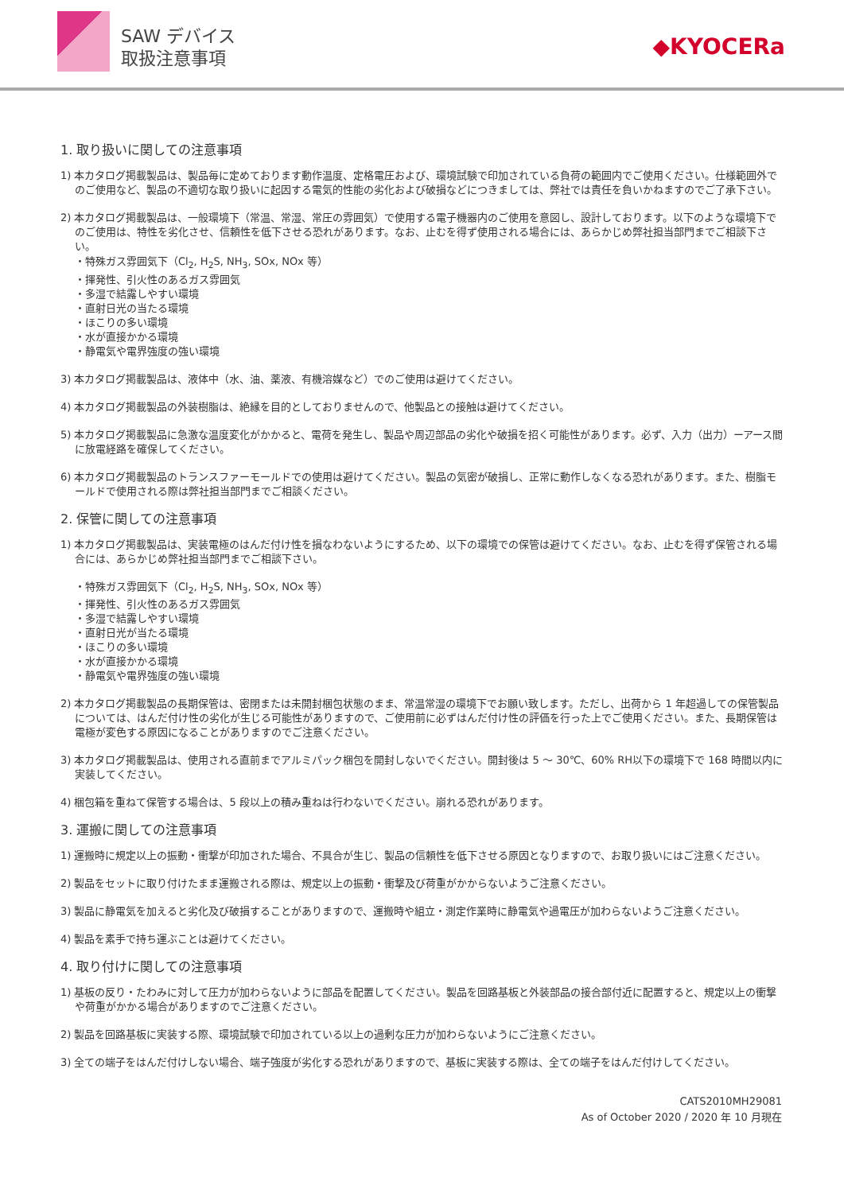SAW デバイス
取扱注意事項
◆KYOCERa
1. 取り扱いに関しての注意事項
1) 本カタログ掲載製品は、製品毎に定めております動作温度、定格電圧および、環境試験で印加されている負荷の範囲内でご使用ください。仕様範囲外でのご使用など、製品の不適切な取り扱いに起因する電気的性能の劣化および破損などにつきましては、弊社では責任を負いかねますのでご了承下さい。
2) 本カタログ掲載製品は、一般環境下（常温、常湿、常圧の雰囲気）で使用する電子機器内のご使用を意図し、設計しております。以下のような環境下でのご使用は、特性を劣化させ、信頼性を低下させる恐れがあります。なお、止むを得ず使用される場合には、あらかじめ弊社担当部門までご相談下さい。
・特殊ガス雰囲気下（Cl<sub>2</sub>, H<sub>2</sub>S, NH<sub>3</sub>, SOx, NOx 等）
・揮発性、引火性のあるガス雰囲気
・多湿で結露しやすい環境
・直射日光の当たる環境
・ほこりの多い環境
・水が直接かかる環境
・静電気や電界強度の強い環境
3) 本カタログ掲載製品は、液体中（水、油、薬液、有機溶媒など）でのご使用は避けてください。
4) 本カタログ掲載製品の外装樹脂は、絶縁を目的としておりませんので、他製品との接触は避けてください。
5) 本カタログ掲載製品に急激な温度変化がかかると、電荷を発生し、製品や周辺部品の劣化や破損を招く可能性があります。必ず、入力（出力）ーアース間に放電経路を確保してください。
6) 本カタログ掲載製品のトランスファーモールドでの使用は避けてください。製品の気密が破損し、正常に動作しなくなる恐れがあります。また、樹脂モールドで使用される際は弊社担当部門までご相談ください。
2. 保管に関しての注意事項
1) 本カタログ掲載製品は、実装電極のはんだ付け性を損なわないようにするため、以下の環境での保管は避けてください。なお、止むを得ず保管される場合には、あらかじめ弊社担当部門までご相談下さい。
・特殊ガス雰囲気下（Cl<sub>2</sub>, H<sub>2</sub>S, NH<sub>3</sub>, SOx, NOx 等）
・揮発性、引火性のあるガス雰囲気
・多湿で結露しやすい環境
・直射日光が当たる環境
・ほこりの多い環境
・水が直接かかる環境
・静電気や電界強度の強い環境
2) 本カタログ掲載製品の長期保管は、密閉または未開封梱包状態のまま、常温常湿の環境下でお願い致します。ただし、出荷から 1 年超過しての保管製品については、はんだ付け性の劣化が生じる可能性がありますので、ご使用前に必ずはんだ付け性の評価を行った上でご使用ください。また、長期保管は電極が変色する原因になることがありますのでご注意ください。
3) 本カタログ掲載製品は、使用される直前までアルミパック梱包を開封しないでください。開封後は 5 ～ 30℃、60% RH以下の環境下で 168 時間以内に実装してください。
4) 梱包箱を重ねて保管する場合は、5 段以上の積み重ねは行わないでください。崩れる恐れがあります。
3. 運搬に関しての注意事項
1) 運搬時に規定以上の振動・衝撃が印加された場合、不具合が生じ、製品の信頼性を低下させる原因となりますので、お取り扱いにはご注意ください。
2) 製品をセットに取り付けたまま運搬される際は、規定以上の振動・衝撃及び荷重がかからないようご注意ください。
3) 製品に静電気を加えると劣化及び破損することがありますので、運搬時や組立・測定作業時に静電気や過電圧が加わらないようご注意ください。
4) 製品を素手で持ち運ぶことは避けてください。
4. 取り付けに関しての注意事項
1) 基板の反り・たわみに対して圧力が加わらないように部品を配置してください。製品を回路基板と外装部品の接合部付近に配置すると、規定以上の衝撃や荷重がかかる場合がありますのでご注意ください。
2) 製品を回路基板に実装する際、環境試験で印加されている以上の過剰な圧力が加わらないようにご注意ください。
3) 全ての端子をはんだ付けしない場合、端子強度が劣化する恐れがありますので、基板に実装する際は、全ての端子をはんだ付けしてください。
CATS2010MH29081
As of October 2020 / 2020 年 10 月現在